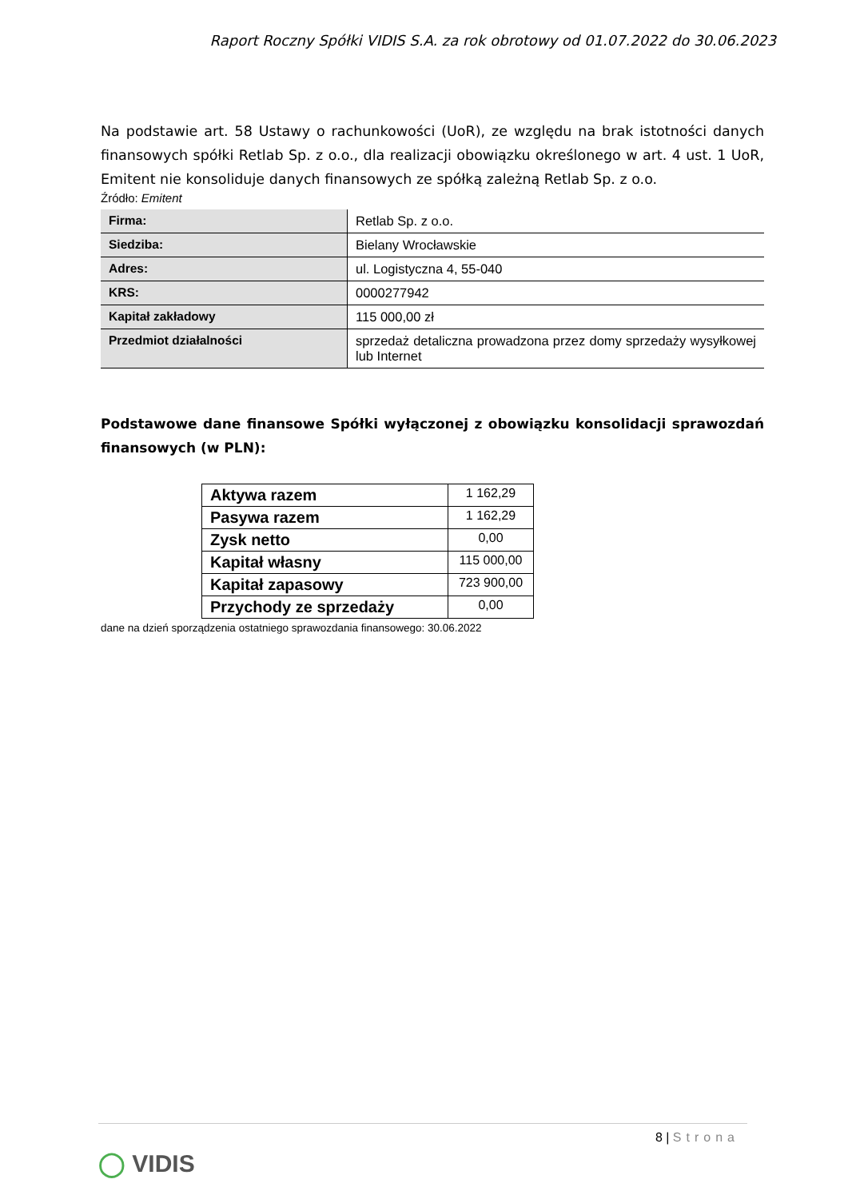Raport Roczny Spółki VIDIS S.A. za rok obrotowy od 01.07.2022 do 30.06.2023
Na podstawie art. 58 Ustawy o rachunkowości (UoR), ze względu na brak istotności danych finansowych spółki Retlab Sp. z o.o., dla realizacji obowiązku określonego w art. 4 ust. 1 UoR, Emitent nie konsoliduje danych finansowych ze spółką zależną Retlab Sp. z o.o.
Źródło: Emitent
| Firma: | Retlab Sp. z o.o. |
| Siedziba: | Bielany Wrocławskie |
| Adres: | ul. Logistyczna 4, 55-040 |
| KRS: | 0000277942 |
| Kapitał zakładowy | 115 000,00 zł |
| Przedmiot działalności | sprzedaż detaliczna prowadzona przez domy sprzedaży wysyłkowej lub Internet |
Podstawowe dane finansowe Spółki wyłączonej z obowiązku konsolidacji sprawozdań finansowych (w PLN):
| Aktywa razem | 1 162,29 |
| Pasywa razem | 1 162,29 |
| Zysk netto | 0,00 |
| Kapitał własny | 115 000,00 |
| Kapitał zapasowy | 723 900,00 |
| Przychody ze sprzedaży | 0,00 |
dane na dzień sporządzenia ostatniego sprawozdania finansowego: 30.06.2022
8 | Strona
◯ VIDIS